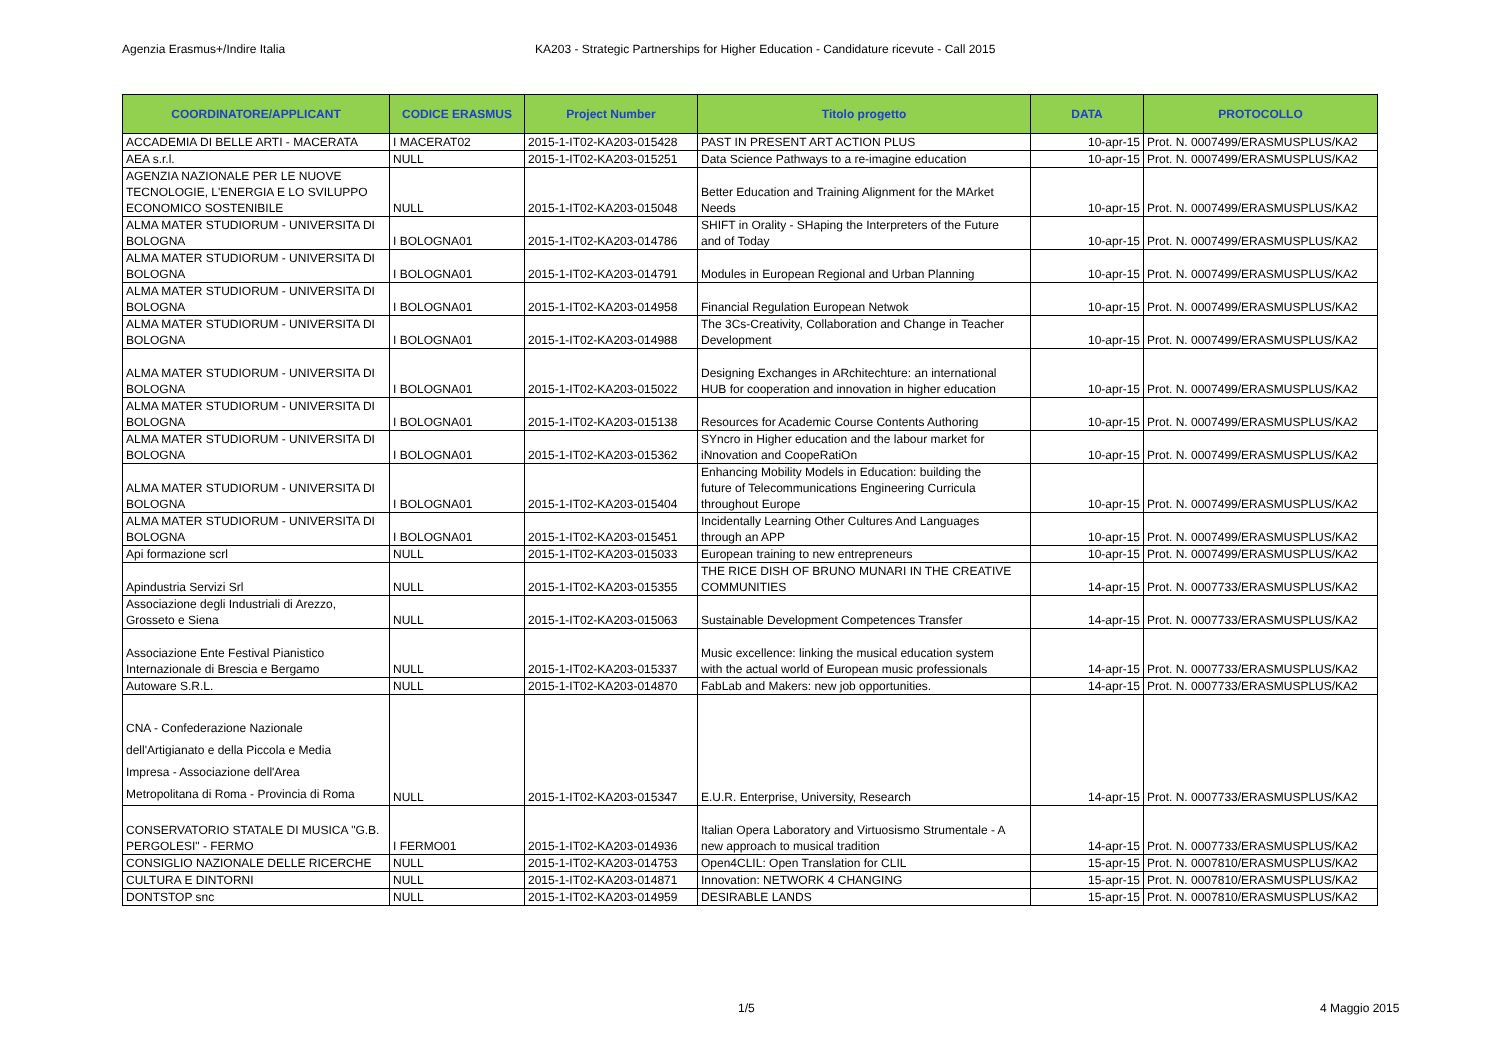Agenzia Erasmus+/Indire Italia KA203 - Strategic Partnerships for Higher Education - Candidature ricevute - Call 2015
| COORDINATORE/APPLICANT | CODICE ERASMUS | Project Number | Titolo progetto | DATA | PROTOCOLLO |
| --- | --- | --- | --- | --- | --- |
| ACCADEMIA DI BELLE ARTI - MACERATA | I MACERAT02 | 2015-1-IT02-KA203-015428 | PAST IN PRESENT ART ACTION PLUS | 10-apr-15 | Prot. N. 0007499/ERASMUSPLUS/KA2 |
| AEA s.r.l. | NULL | 2015-1-IT02-KA203-015251 | Data Science Pathways to a re-imagine education | 10-apr-15 | Prot. N. 0007499/ERASMUSPLUS/KA2 |
| AGENZIA NAZIONALE PER LE NUOVE TECNOLOGIE, L'ENERGIA E LO SVILUPPO ECONOMICO SOSTENIBILE | NULL | 2015-1-IT02-KA203-015048 | Better Education and Training Alignment for the MArket Needs | 10-apr-15 | Prot. N. 0007499/ERASMUSPLUS/KA2 |
| ALMA MATER STUDIORUM - UNIVERSITA DI BOLOGNA | I BOLOGNA01 | 2015-1-IT02-KA203-014786 | SHIFT in Orality - SHaping the Interpreters of the Future and of Today | 10-apr-15 | Prot. N. 0007499/ERASMUSPLUS/KA2 |
| ALMA MATER STUDIORUM - UNIVERSITA DI BOLOGNA | I BOLOGNA01 | 2015-1-IT02-KA203-014791 | Modules in European Regional and Urban Planning | 10-apr-15 | Prot. N. 0007499/ERASMUSPLUS/KA2 |
| ALMA MATER STUDIORUM - UNIVERSITA DI BOLOGNA | I BOLOGNA01 | 2015-1-IT02-KA203-014958 | Financial Regulation European Netwok | 10-apr-15 | Prot. N. 0007499/ERASMUSPLUS/KA2 |
| ALMA MATER STUDIORUM - UNIVERSITA DI BOLOGNA | I BOLOGNA01 | 2015-1-IT02-KA203-014988 | The 3Cs-Creativity, Collaboration and Change in Teacher Development | 10-apr-15 | Prot. N. 0007499/ERASMUSPLUS/KA2 |
| ALMA MATER STUDIORUM - UNIVERSITA DI BOLOGNA | I BOLOGNA01 | 2015-1-IT02-KA203-015022 | Designing Exchanges in ARchitechture: an international HUB for cooperation and innovation in higher education | 10-apr-15 | Prot. N. 0007499/ERASMUSPLUS/KA2 |
| ALMA MATER STUDIORUM - UNIVERSITA DI BOLOGNA | I BOLOGNA01 | 2015-1-IT02-KA203-015138 | Resources for Academic Course Contents Authoring | 10-apr-15 | Prot. N. 0007499/ERASMUSPLUS/KA2 |
| ALMA MATER STUDIORUM - UNIVERSITA DI BOLOGNA | I BOLOGNA01 | 2015-1-IT02-KA203-015362 | SYncro in Higher education and the labour market for iNnovation and CoopeRatiOn | 10-apr-15 | Prot. N. 0007499/ERASMUSPLUS/KA2 |
| ALMA MATER STUDIORUM - UNIVERSITA DI BOLOGNA | I BOLOGNA01 | 2015-1-IT02-KA203-015404 | Enhancing Mobility Models in Education: building the future of Telecommunications Engineering Curricula throughout Europe | 10-apr-15 | Prot. N. 0007499/ERASMUSPLUS/KA2 |
| ALMA MATER STUDIORUM - UNIVERSITA DI BOLOGNA | I BOLOGNA01 | 2015-1-IT02-KA203-015451 | Incidentally Learning Other Cultures And Languages through an APP | 10-apr-15 | Prot. N. 0007499/ERASMUSPLUS/KA2 |
| Api formazione scrl | NULL | 2015-1-IT02-KA203-015033 | European training to new entrepreneurs | 10-apr-15 | Prot. N. 0007499/ERASMUSPLUS/KA2 |
| Apindustria Servizi Srl | NULL | 2015-1-IT02-KA203-015355 | THE RICE DISH OF BRUNO MUNARI IN THE CREATIVE COMMUNITIES | 14-apr-15 | Prot. N. 0007733/ERASMUSPLUS/KA2 |
| Associazione degli Industriali di Arezzo, Grosseto e Siena | NULL | 2015-1-IT02-KA203-015063 | Sustainable Development Competences Transfer | 14-apr-15 | Prot. N. 0007733/ERASMUSPLUS/KA2 |
| Associazione Ente Festival Pianistico Internazionale di Brescia e Bergamo | NULL | 2015-1-IT02-KA203-015337 | Music excellence: linking the musical education system with the actual world of European music professionals | 14-apr-15 | Prot. N. 0007733/ERASMUSPLUS/KA2 |
| Autoware S.R.L. | NULL | 2015-1-IT02-KA203-014870 | FabLab and Makers: new job opportunities. | 14-apr-15 | Prot. N. 0007733/ERASMUSPLUS/KA2 |
| CNA - Confederazione Nazionale dell'Artigianato e della Piccola e Media Impresa - Associazione dell'Area Metropolitana di Roma - Provincia di Roma | NULL | 2015-1-IT02-KA203-015347 | E.U.R. Enterprise, University, Research | 14-apr-15 | Prot. N. 0007733/ERASMUSPLUS/KA2 |
| CONSERVATORIO STATALE DI MUSICA "G.B. PERGOLESI" - FERMO | I FERMO01 | 2015-1-IT02-KA203-014936 | Italian Opera Laboratory and Virtuosismo Strumentale - A new approach to musical tradition | 14-apr-15 | Prot. N. 0007733/ERASMUSPLUS/KA2 |
| CONSIGLIO NAZIONALE DELLE RICERCHE | NULL | 2015-1-IT02-KA203-014753 | Open4CLIL: Open Translation for CLIL | 15-apr-15 | Prot. N. 0007810/ERASMUSPLUS/KA2 |
| CULTURA E DINTORNI | NULL | 2015-1-IT02-KA203-014871 | Innovation: NETWORK 4 CHANGING | 15-apr-15 | Prot. N. 0007810/ERASMUSPLUS/KA2 |
| DONTSTOP snc | NULL | 2015-1-IT02-KA203-014959 | DESIRABLE LANDS | 15-apr-15 | Prot. N. 0007810/ERASMUSPLUS/KA2 |
1/5 4 Maggio 2015